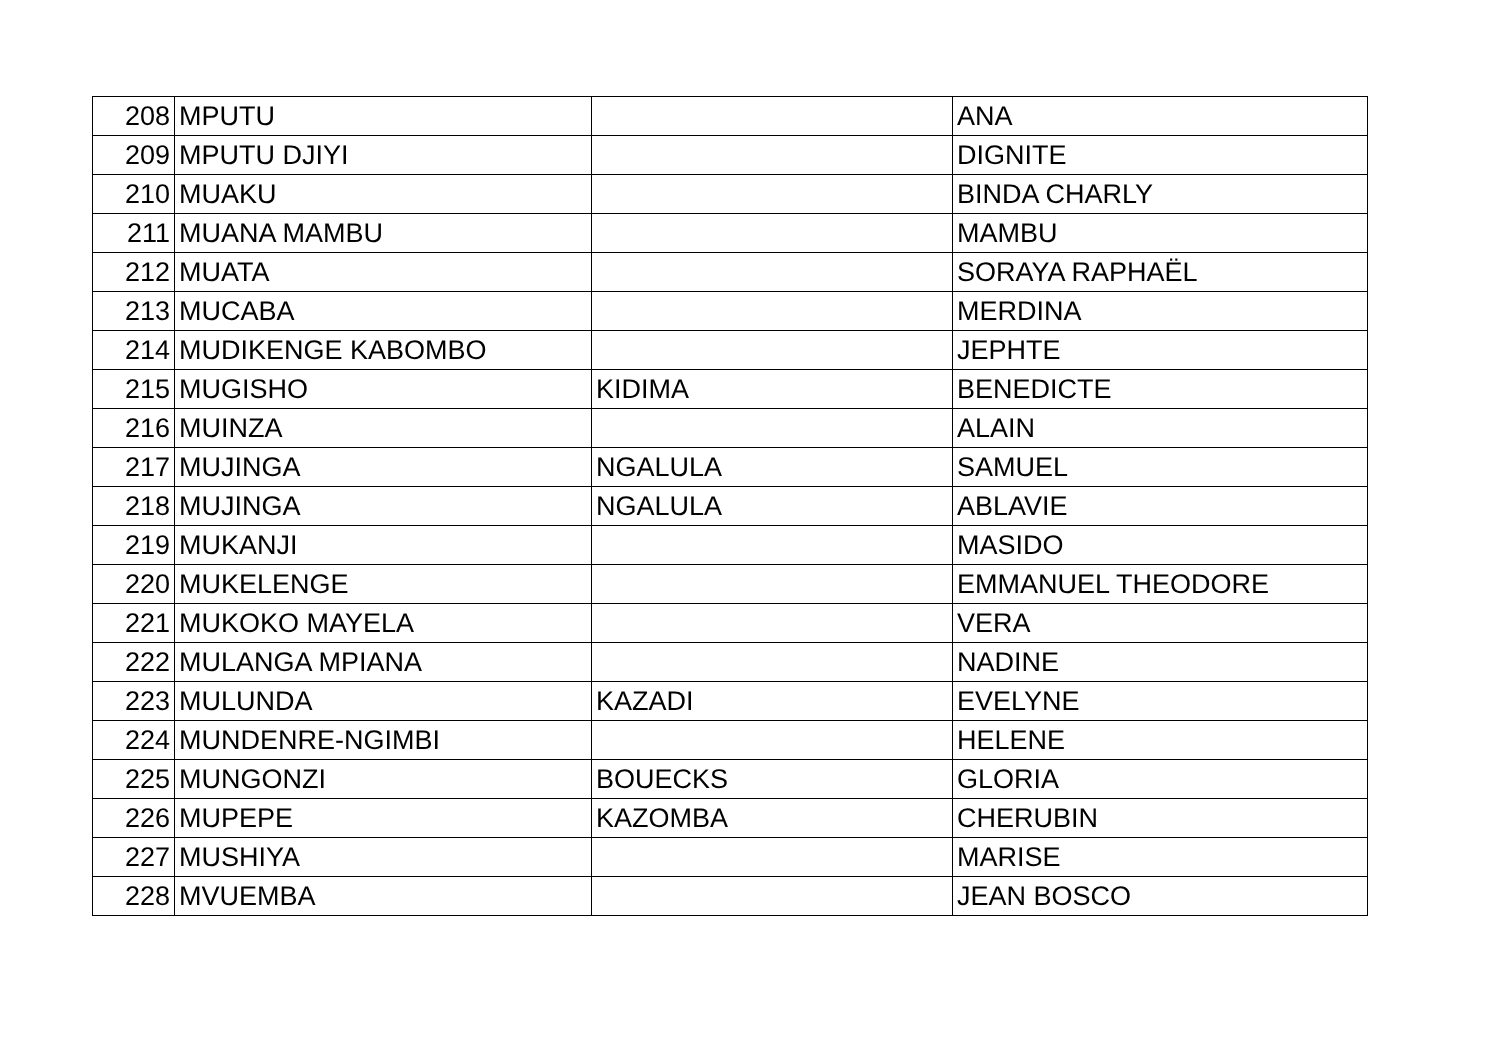| 208 | MPUTU | | ANA |
| 209 | MPUTU DJIYI | | DIGNITE |
| 210 | MUAKU | | BINDA CHARLY |
| 211 | MUANA MAMBU | | MAMBU |
| 212 | MUATA | | SORAYA RAPHAËL |
| 213 | MUCABA | | MERDINA |
| 214 | MUDIKENGE KABOMBO | | JEPHTE |
| 215 | MUGISHO | KIDIMA | BENEDICTE |
| 216 | MUINZA | | ALAIN |
| 217 | MUJINGA | NGALULA | SAMUEL |
| 218 | MUJINGA | NGALULA | ABLAVIE |
| 219 | MUKANJI | | MASIDO |
| 220 | MUKELENGE | | EMMANUEL THEODORE |
| 221 | MUKOKO MAYELA | | VERA |
| 222 | MULANGA MPIANA | | NADINE |
| 223 | MULUNDA | KAZADI | EVELYNE |
| 224 | MUNDENRE-NGIMBI | | HELENE |
| 225 | MUNGONZI | BOUECKS | GLORIA |
| 226 | MUPEPE | KAZOMBA | CHERUBIN |
| 227 | MUSHIYA | | MARISE |
| 228 | MVUEMBA | | JEAN BOSCO |